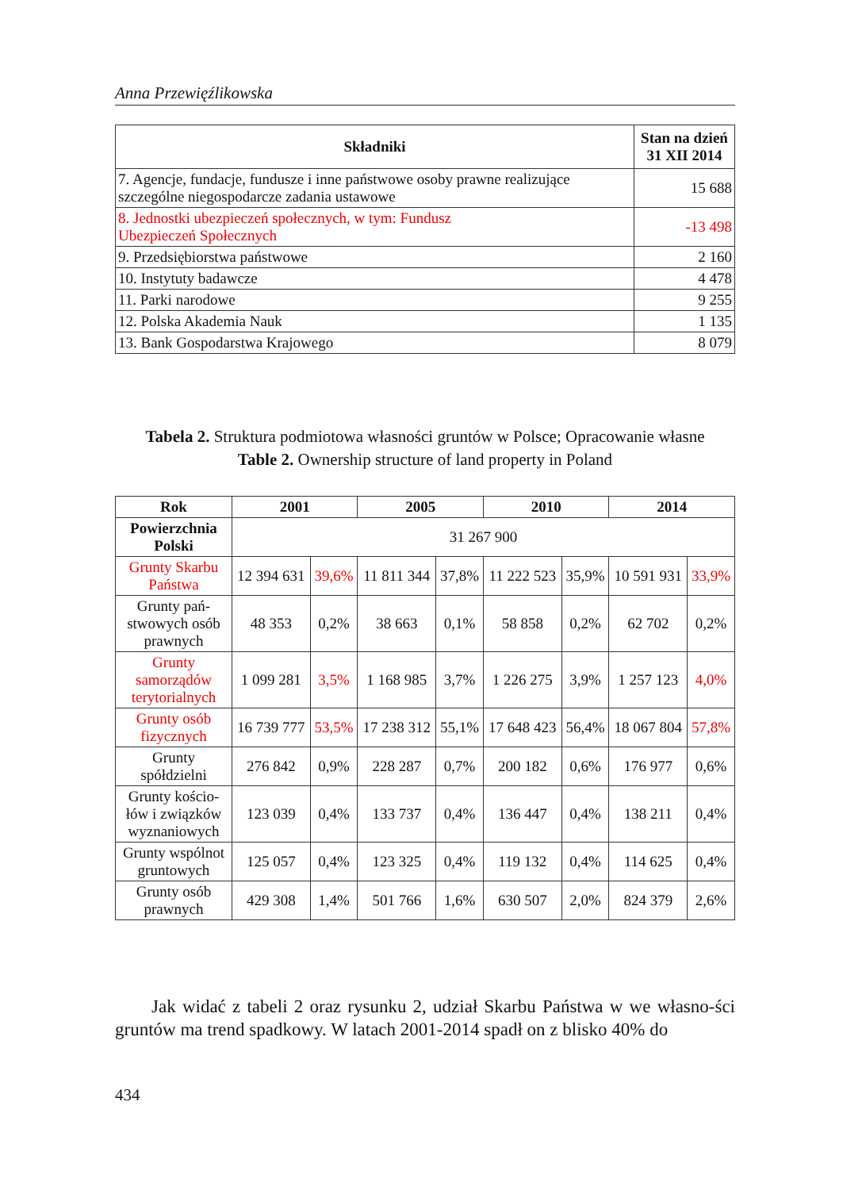Anna Przewięźlikowska
| Składniki | Stan na dzień 31 XII 2014 |
| --- | --- |
| 7. Agencje, fundacje, fundusze i inne państwowe osoby prawne realizujące szczególne niegospodarcze zadania ustawowe | 15 688 |
| 8. Jednostki ubezpieczeń społecznych, w tym: Fundusz Ubezpieczeń Społecznych | -13 498 |
| 9. Przedsiębiorstwa państwowe | 2 160 |
| 10. Instytuty badawcze | 4 478 |
| 11. Parki narodowe | 9 255 |
| 12. Polska Akademia Nauk | 1 135 |
| 13. Bank Gospodarstwa Krajowego | 8 079 |
Tabela 2. Struktura podmiotowa własności gruntów w Polsce; Opracowanie własne
Table 2. Ownership structure of land property in Poland
| Rok | 2001 | | 2005 | | 2010 | | 2014 | |
| --- | --- | --- | --- | --- | --- | --- | --- | --- |
| Powierzchnia Polski | 31 267 900 | | | | | | | |
| Grunty Skarbu Państwa | 12 394 631 | 39,6% | 11 811 344 | 37,8% | 11 222 523 | 35,9% | 10 591 931 | 33,9% |
| Grunty pań-stwowych osób prawnych | 48 353 | 0,2% | 38 663 | 0,1% | 58 858 | 0,2% | 62 702 | 0,2% |
| Grunty samorządów terytorialnych | 1 099 281 | 3,5% | 1 168 985 | 3,7% | 1 226 275 | 3,9% | 1 257 123 | 4,0% |
| Grunty osób fizycznych | 16 739 777 | 53,5% | 17 238 312 | 55,1% | 17 648 423 | 56,4% | 18 067 804 | 57,8% |
| Grunty spółdzielni | 276 842 | 0,9% | 228 287 | 0,7% | 200 182 | 0,6% | 176 977 | 0,6% |
| Grunty kościo-łów i związków wyznaniowych | 123 039 | 0,4% | 133 737 | 0,4% | 136 447 | 0,4% | 138 211 | 0,4% |
| Grunty wspólnot gruntowych | 125 057 | 0,4% | 123 325 | 0,4% | 119 132 | 0,4% | 114 625 | 0,4% |
| Grunty osób prawnych | 429 308 | 1,4% | 501 766 | 1,6% | 630 507 | 2,0% | 824 379 | 2,6% |
  Jak widać z tabeli 2 oraz rysunku 2, udział Skarbu Państwa w we własno-ści gruntów ma trend spadkowy. W latach 2001-2014 spadł on z blisko 40% do
434